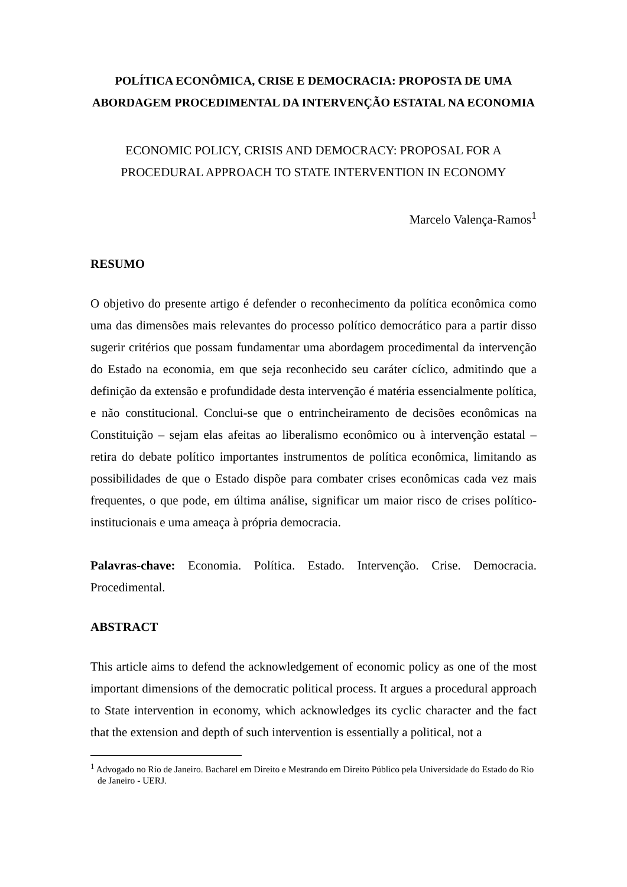POLÍTICA ECONÔMICA, CRISE E DEMOCRACIA: PROPOSTA DE UMA ABORDAGEM PROCEDIMENTAL DA INTERVENÇÃO ESTATAL NA ECONOMIA
ECONOMIC POLICY, CRISIS AND DEMOCRACY: PROPOSAL FOR A
PROCEDURAL APPROACH TO STATE INTERVENTION IN ECONOMY
Marcelo Valença-Ramos<sup>1</sup>
RESUMO
O objetivo do presente artigo é defender o reconhecimento da política econômica como uma das dimensões mais relevantes do processo político democrático para a partir disso sugerir critérios que possam fundamentar uma abordagem procedimental da intervenção do Estado na economia, em que seja reconhecido seu caráter cíclico, admitindo que a definição da extensão e profundidade desta intervenção é matéria essencialmente política, e não constitucional. Conclui-se que o entrincheiramento de decisões econômicas na Constituição – sejam elas afeitas ao liberalismo econômico ou à intervenção estatal – retira do debate político importantes instrumentos de política econômica, limitando as possibilidades de que o Estado dispõe para combater crises econômicas cada vez mais frequentes, o que pode, em última análise, significar um maior risco de crises político-institucionais e uma ameaça à própria democracia.
Palavras-chave: Economia. Política. Estado. Intervenção. Crise. Democracia. Procedimental.
ABSTRACT
This article aims to defend the acknowledgement of economic policy as one of the most important dimensions of the democratic political process. It argues a procedural approach to State intervention in economy, which acknowledges its cyclic character and the fact that the extension and depth of such intervention is essentially a political, not a
<sup>1</sup> Advogado no Rio de Janeiro. Bacharel em Direito e Mestrando em Direito Público pela Universidade do Estado do Rio de Janeiro - UERJ.